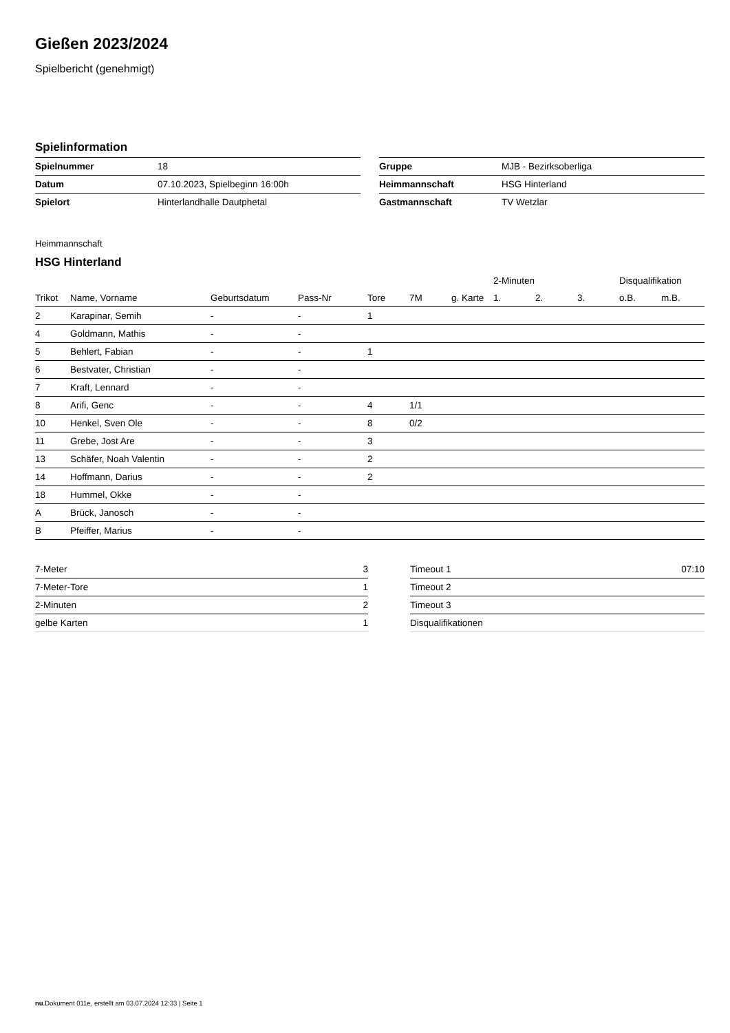Gießen 2023/2024
Spielbericht (genehmigt)
Spielinformation
| Spielnummer | 18 |
| Datum | 07.10.2023, Spielbeginn 16:00h |
| Spielort | Hinterlandhalle Dautphetal |
| Gruppe | MJB - Bezirksoberliga |
| Heimmannschaft | HSG Hinterland |
| Gastmannschaft | TV Wetzlar |
Heimmannschaft
HSG Hinterland
| | | | | | | | 2-Minuten | | | Disqualifikation | |
| --- | --- | --- | --- | --- | --- | --- | --- | --- | --- | --- | --- |
| Trikot | Name, Vorname | Geburtsdatum | Pass-Nr | Tore | 7M | g. Karte | 1. | 2. | 3. | o.B. | m.B. |
| 2 | Karapinar, Semih | - | - | 1 | | | | | | | |
| 4 | Goldmann, Mathis | - | - | | | | | | | | |
| 5 | Behlert, Fabian | - | - | 1 | | | | | | | |
| 6 | Bestvater, Christian | - | - | | | | | | | | |
| 7 | Kraft, Lennard | - | - | | | | | | | | |
| 8 | Arifi, Genc | - | - | 4 | 1/1 | | | | | | |
| 10 | Henkel, Sven Ole | - | - | 8 | 0/2 | | | | | | |
| 11 | Grebe, Jost Are | - | - | 3 | | | | | | | |
| 13 | Schäfer, Noah Valentin | - | - | 2 | | | | | | | |
| 14 | Hoffmann, Darius | - | - | 2 | | | | | | | |
| 18 | Hummel, Okke | - | - | | | | | | | | |
| A | Brück, Janosch | - | - | | | | | | | | |
| B | Pfeiffer, Marius | - | - | | | | | | | | |
| 7-Meter | 3 |
| 7-Meter-Tore | 1 |
| 2-Minuten | 2 |
| gelbe Karten | 1 |
| Timeout 1 | 07:10 |
| Timeout 2 | |
| Timeout 3 | |
| Disqualifikationen | |
nu.Dokument 011e, erstellt am 03.07.2024 12:33 | Seite 1